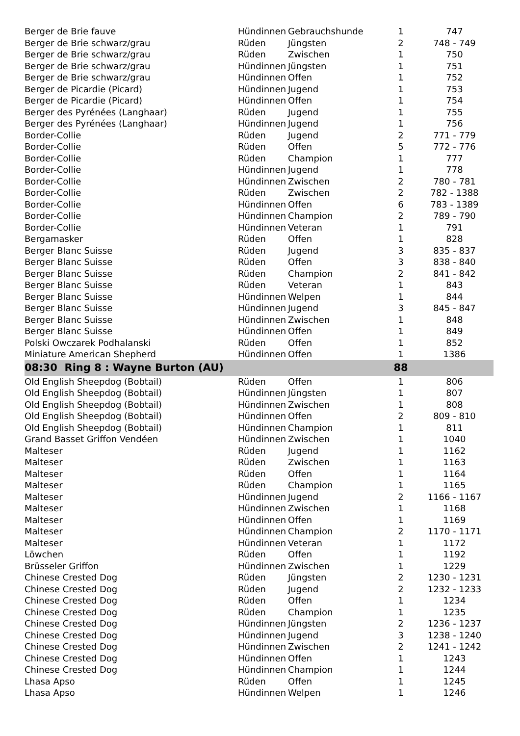| Berger de Brie fauve | Hündinnen | Gebrauchshunde | 1 | 747 |
| Berger de Brie schwarz/grau | Rüden | Jüngsten | 2 | 748 - 749 |
| Berger de Brie schwarz/grau | Rüden | Zwischen | 1 | 750 |
| Berger de Brie schwarz/grau | Hündinnen | Jüngsten | 1 | 751 |
| Berger de Brie schwarz/grau | Hündinnen | Offen | 1 | 752 |
| Berger de Picardie (Picard) | Hündinnen | Jugend | 1 | 753 |
| Berger de Picardie (Picard) | Hündinnen | Offen | 1 | 754 |
| Berger des Pyrénées (Langhaar) | Rüden | Jugend | 1 | 755 |
| Berger des Pyrénées (Langhaar) | Hündinnen | Jugend | 1 | 756 |
| Border-Collie | Rüden | Jugend | 2 | 771 - 779 |
| Border-Collie | Rüden | Offen | 5 | 772 - 776 |
| Border-Collie | Rüden | Champion | 1 | 777 |
| Border-Collie | Hündinnen | Jugend | 1 | 778 |
| Border-Collie | Hündinnen | Zwischen | 2 | 780 - 781 |
| Border-Collie | Rüden | Zwischen | 2 | 782 - 1388 |
| Border-Collie | Hündinnen | Offen | 6 | 783 - 1389 |
| Border-Collie | Hündinnen | Champion | 2 | 789 - 790 |
| Border-Collie | Hündinnen | Veteran | 1 | 791 |
| Bergamasker | Rüden | Offen | 1 | 828 |
| Berger Blanc Suisse | Rüden | Jugend | 3 | 835 - 837 |
| Berger Blanc Suisse | Rüden | Offen | 3 | 838 - 840 |
| Berger Blanc Suisse | Rüden | Champion | 2 | 841 - 842 |
| Berger Blanc Suisse | Rüden | Veteran | 1 | 843 |
| Berger Blanc Suisse | Hündinnen | Welpen | 1 | 844 |
| Berger Blanc Suisse | Hündinnen | Jugend | 3 | 845 - 847 |
| Berger Blanc Suisse | Hündinnen | Zwischen | 1 | 848 |
| Berger Blanc Suisse | Hündinnen | Offen | 1 | 849 |
| Polski Owczarek Podhalanski | Rüden | Offen | 1 | 852 |
| Miniature American Shepherd | Hündinnen | Offen | 1 | 1386 |
| 08:30 Ring 8 : Wayne Burton (AU) | | | 88 | |
| Old English Sheepdog (Bobtail) | Rüden | Offen | 1 | 806 |
| Old English Sheepdog (Bobtail) | Hündinnen | Jüngsten | 1 | 807 |
| Old English Sheepdog (Bobtail) | Hündinnen | Zwischen | 1 | 808 |
| Old English Sheepdog (Bobtail) | Hündinnen | Offen | 2 | 809 - 810 |
| Old English Sheepdog (Bobtail) | Hündinnen | Champion | 1 | 811 |
| Grand Basset Griffon Vendéen | Hündinnen | Zwischen | 1 | 1040 |
| Malteser | Rüden | Jugend | 1 | 1162 |
| Malteser | Rüden | Zwischen | 1 | 1163 |
| Malteser | Rüden | Offen | 1 | 1164 |
| Malteser | Rüden | Champion | 1 | 1165 |
| Malteser | Hündinnen | Jugend | 2 | 1166 - 1167 |
| Malteser | Hündinnen | Zwischen | 1 | 1168 |
| Malteser | Hündinnen | Offen | 1 | 1169 |
| Malteser | Hündinnen | Champion | 2 | 1170 - 1171 |
| Malteser | Hündinnen | Veteran | 1 | 1172 |
| Löwchen | Rüden | Offen | 1 | 1192 |
| Brüsseler Griffon | Hündinnen | Zwischen | 1 | 1229 |
| Chinese Crested Dog | Rüden | Jüngsten | 2 | 1230 - 1231 |
| Chinese Crested Dog | Rüden | Jugend | 2 | 1232 - 1233 |
| Chinese Crested Dog | Rüden | Offen | 1 | 1234 |
| Chinese Crested Dog | Rüden | Champion | 1 | 1235 |
| Chinese Crested Dog | Hündinnen | Jüngsten | 2 | 1236 - 1237 |
| Chinese Crested Dog | Hündinnen | Jugend | 3 | 1238 - 1240 |
| Chinese Crested Dog | Hündinnen | Zwischen | 2 | 1241 - 1242 |
| Chinese Crested Dog | Hündinnen | Offen | 1 | 1243 |
| Chinese Crested Dog | Hündinnen | Champion | 1 | 1244 |
| Lhasa Apso | Rüden | Offen | 1 | 1245 |
| Lhasa Apso | Hündinnen | Welpen | 1 | 1246 |